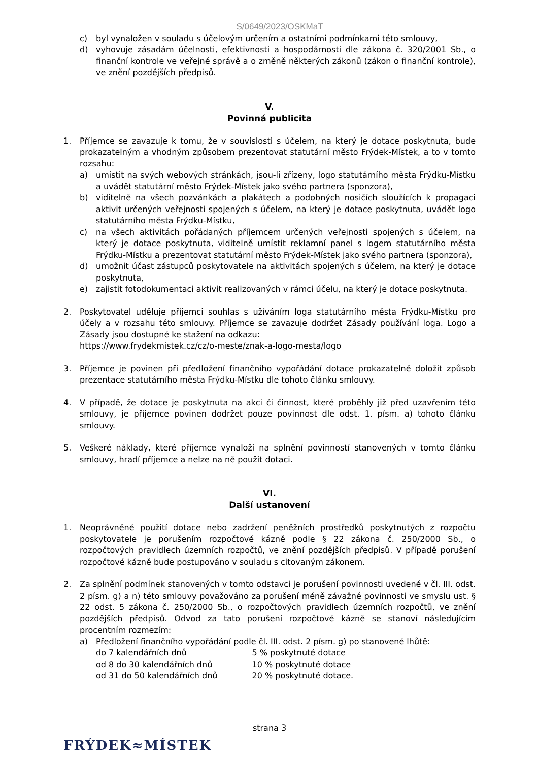S/0649/2023/OSKMaT
c) byl vynaložen v souladu s účelovým určením a ostatními podmínkami této smlouvy,
d) vyhovuje zásadám účelnosti, efektivnosti a hospodárnosti dle zákona č. 320/2001 Sb., o finanční kontrole ve veřejné správě a o změně některých zákonů (zákon o finanční kontrole), ve znění pozdějších předpisů.
V.
Povinná publicita
1. Příjemce se zavazuje k tomu, že v souvislosti s účelem, na který je dotace poskytnuta, bude prokazatelným a vhodným způsobem prezentovat statutární město Frýdek-Místek, a to v tomto rozsahu:
a) umístit na svých webových stránkách, jsou-li zřízeny, logo statutárního města Frýdku-Místku a uvádět statutární město Frýdek-Místek jako svého partnera (sponzora),
b) viditelně na všech pozvánkách a plakátech a podobných nosičích sloužících k propagaci aktivit určených veřejnosti spojených s účelem, na který je dotace poskytnuta, uvádět logo statutárního města Frýdku-Místku,
c) na všech aktivitách pořádaných příjemcem určených veřejnosti spojených s účelem, na který je dotace poskytnuta, viditelně umístit reklamní panel s logem statutárního města Frýdku-Místku a prezentovat statutární město Frýdek-Místek jako svého partnera (sponzora),
d) umožnit účast zástupců poskytovatele na aktivitách spojených s účelem, na který je dotace poskytnuta,
e) zajistit fotodokumentaci aktivit realizovaných v rámci účelu, na který je dotace poskytnuta.
2. Poskytovatel uděluje příjemci souhlas s užíváním loga statutárního města Frýdku-Místku pro účely a v rozsahu této smlouvy. Příjemce se zavazuje dodržet Zásady používání loga. Logo a Zásady jsou dostupné ke stažení na odkazu:
https://www.frydekmistek.cz/cz/o-meste/znak-a-logo-mesta/logo
3. Příjemce je povinen při předložení finančního vypořádání dotace prokazatelně doložit způsob prezentace statutárního města Frýdku-Místku dle tohoto článku smlouvy.
4. V případě, že dotace je poskytnuta na akci či činnost, které proběhly již před uzavřením této smlouvy, je příjemce povinen dodržet pouze povinnost dle odst. 1. písm. a) tohoto článku smlouvy.
5. Veškeré náklady, které příjemce vynaloží na splnění povinností stanovených v tomto článku smlouvy, hradí příjemce a nelze na ně použít dotaci.
VI.
Další ustanovení
1. Neoprávněné použití dotace nebo zadržení peněžních prostředků poskytnutých z rozpočtu poskytovatele je porušením rozpočtové kázně podle § 22 zákona č. 250/2000 Sb., o rozpočtových pravidlech územních rozpočtů, ve znění pozdějších předpisů. V případě porušení rozpočtové kázně bude postupováno v souladu s citovaným zákonem.
2. Za splnění podmínek stanovených v tomto odstavci je porušení povinnosti uvedené v čl. III. odst. 2 písm. g) a n) této smlouvy považováno za porušení méně závažné povinnosti ve smyslu ust. § 22 odst. 5 zákona č. 250/2000 Sb., o rozpočtových pravidlech územních rozpočtů, ve znění pozdějších předpisů. Odvod za tato porušení rozpočtové kázně se stanoví následujícím procentním rozmezím:
a) Předložení finančního vypořádání podle čl. III. odst. 2 písm. g) po stanovené lhůtě:
| do 7 kalendářních dnů | 5 % poskytnuté dotace |
| od 8 do 30 kalendářních dnů | 10 % poskytnuté dotace |
| od 31 do 50 kalendářních dnů | 20 % poskytnuté dotace. |
strana 3
FRÝDEK≈MÍSTEK